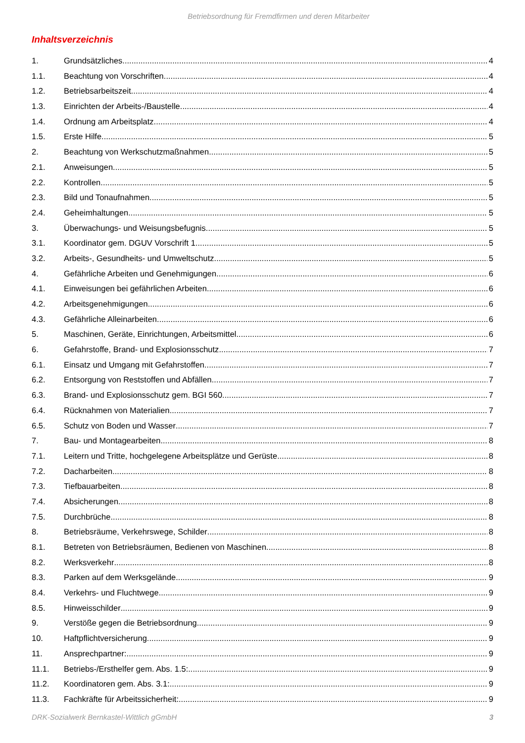Betriebsordnung für Fremdfirmen und deren Mitarbeiter
Inhaltsverzeichnis
1. Grundsätzliches 4
1.1. Beachtung von Vorschriften 4
1.2. Betriebsarbeitszeit 4
1.3. Einrichten der Arbeits-/Baustelle 4
1.4. Ordnung am Arbeitsplatz 4
1.5. Erste Hilfe 5
2. Beachtung von Werkschutzmaßnahmen 5
2.1. Anweisungen 5
2.2. Kontrollen 5
2.3. Bild und Tonaufnahmen 5
2.4. Geheimhaltungen 5
3. Überwachungs- und Weisungsbefugnis 5
3.1. Koordinator gem. DGUV Vorschrift 1 5
3.2. Arbeits-, Gesundheits- und Umweltschutz 5
4. Gefährliche Arbeiten und Genehmigungen 6
4.1. Einweisungen bei gefährlichen Arbeiten 6
4.2. Arbeitsgenehmigungen 6
4.3. Gefährliche Alleinarbeiten 6
5. Maschinen, Geräte, Einrichtungen, Arbeitsmittel 6
6. Gefahrstoffe, Brand- und Explosionsschutz 7
6.1. Einsatz und Umgang mit Gefahrstoffen 7
6.2. Entsorgung von Reststoffen und Abfällen 7
6.3. Brand- und Explosionsschutz gem. BGI 560 7
6.4. Rücknahmen von Materialien 7
6.5. Schutz von Boden und Wasser 7
7. Bau- und Montagearbeiten 8
7.1. Leitern und Tritte, hochgelegene Arbeitsplätze und Gerüste 8
7.2. Dacharbeiten 8
7.3. Tiefbauarbeiten 8
7.4. Absicherungen 8
7.5. Durchbrüche 8
8. Betriebsräume, Verkehrswege, Schilder 8
8.1. Betreten von Betriebsräumen, Bedienen von Maschinen 8
8.2. Werksverkehr 8
8.3. Parken auf dem Werksgelände 9
8.4. Verkehrs- und Fluchtwege 9
8.5. Hinweisschilder 9
9. Verstöße gegen die Betriebsordnung 9
10. Haftpflichtversicherung 9
11. Ansprechpartner: 9
11.1. Betriebs-/Ersthelfer gem. Abs. 1.5: 9
11.2. Koordinatoren gem. Abs. 3.1: 9
11.3. Fachkräfte für Arbeitssicherheit: 9
DRK-Sozialwerk Bernkastel-Wittlich gGmbH 3